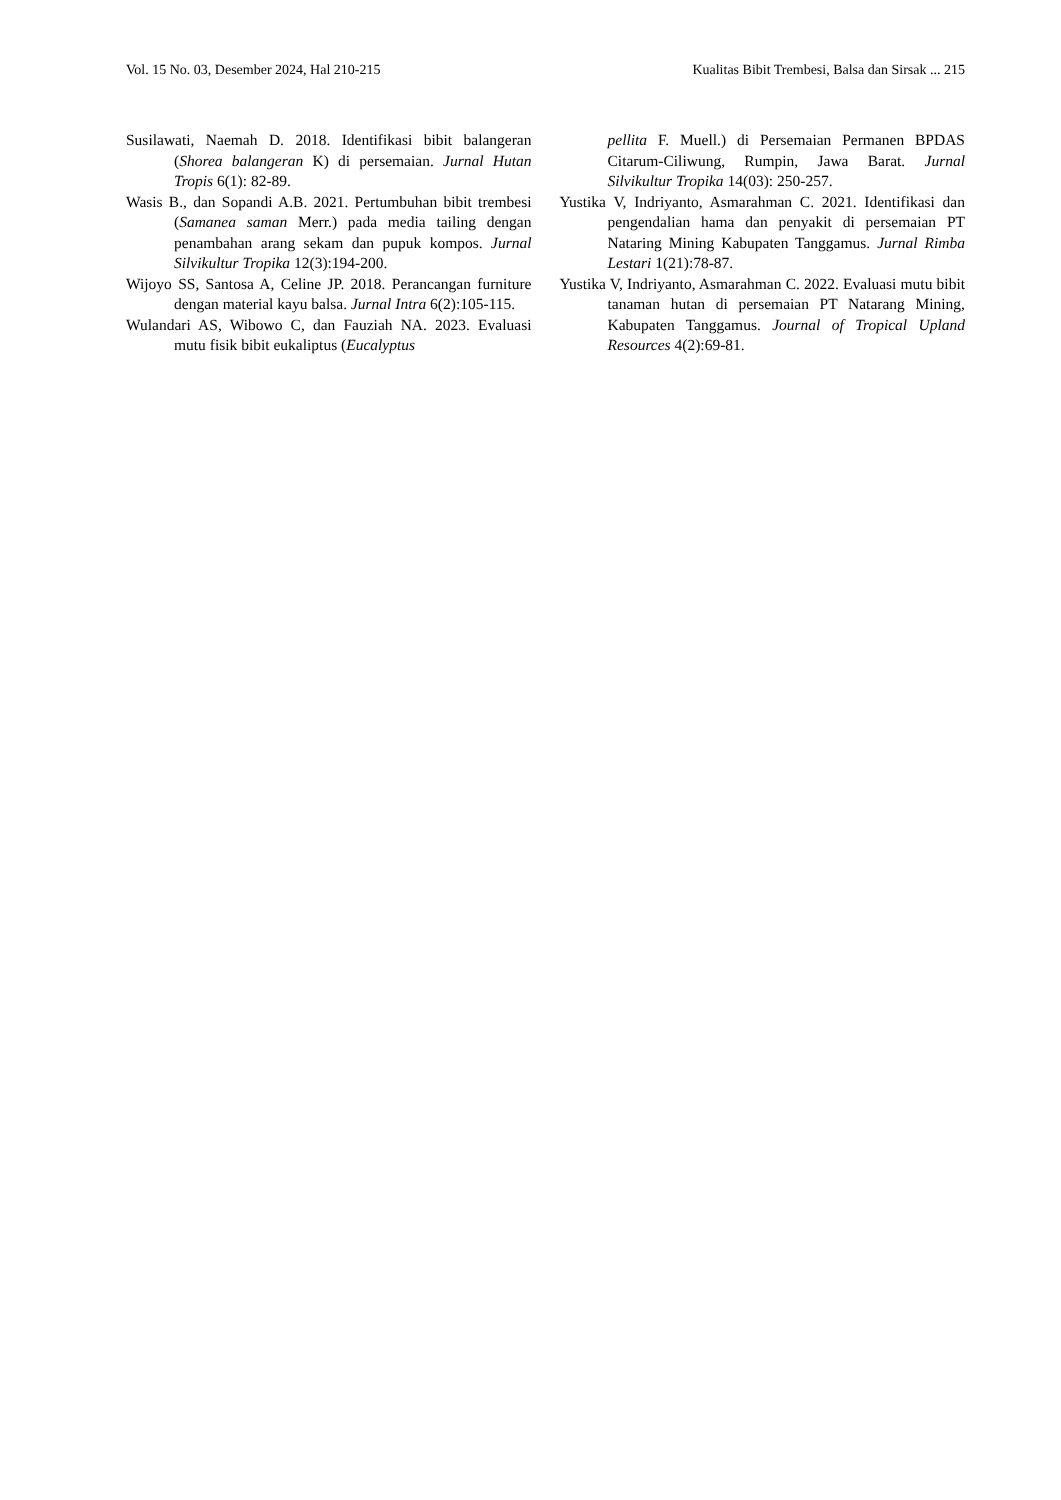Vol. 15 No. 03, Desember 2024, Hal 210-215 Kualitas Bibit Trembesi, Balsa dan Sirsak ... 215
Susilawati, Naemah D. 2018. Identifikasi bibit balangeran (Shorea balangeran K) di persemaian. Jurnal Hutan Tropis 6(1): 82-89.
Wasis B., dan Sopandi A.B. 2021. Pertumbuhan bibit trembesi (Samanea saman Merr.) pada media tailing dengan penambahan arang sekam dan pupuk kompos. Jurnal Silvikultur Tropika 12(3):194-200.
Wijoyo SS, Santosa A, Celine JP. 2018. Perancangan furniture dengan material kayu balsa. Jurnal Intra 6(2):105-115.
Wulandari AS, Wibowo C, dan Fauziah NA. 2023. Evaluasi mutu fisik bibit eukaliptus (Eucalyptus
pellita F. Muell.) di Persemaian Permanen BPDAS Citarum-Ciliwung, Rumpin, Jawa Barat. Jurnal Silvikultur Tropika 14(03): 250-257.
Yustika V, Indriyanto, Asmarahman C. 2021. Identifikasi dan pengendalian hama dan penyakit di persemaian PT Nataring Mining Kabupaten Tanggamus. Jurnal Rimba Lestari 1(21):78-87.
Yustika V, Indriyanto, Asmarahman C. 2022. Evaluasi mutu bibit tanaman hutan di persemaian PT Natarang Mining, Kabupaten Tanggamus. Journal of Tropical Upland Resources 4(2):69-81.